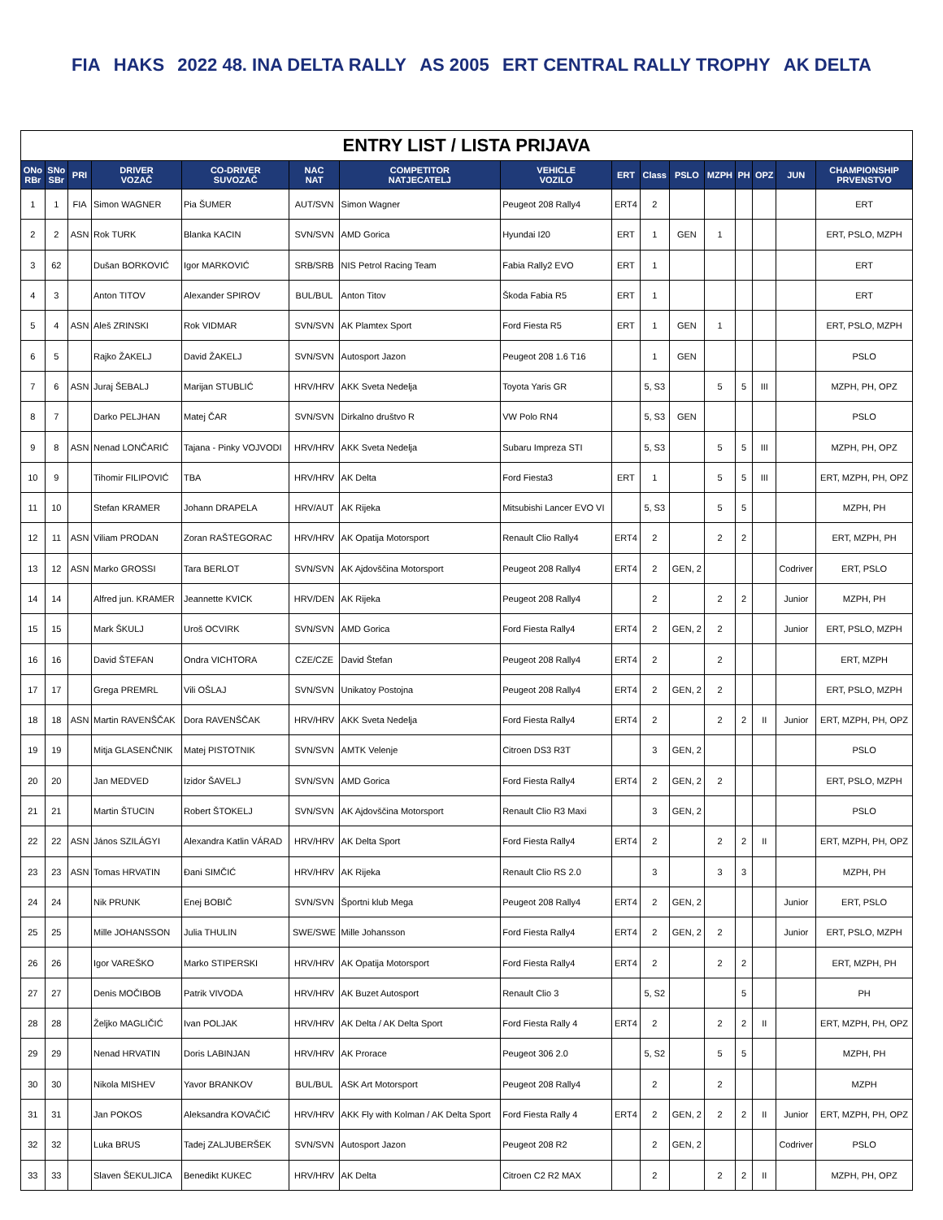FIA HAKS 2022 48. INA DELTA RALLY AS 2005 ERT CENTRAL RALLY TROPHY AK DELTA
| ENTRY LIST / LISTA PRIJAVA | | | | | | | | | | | | | | | |
| --- | --- | --- | --- | --- | --- | --- | --- | --- | --- | --- | --- | --- | --- | --- | --- |
| ONo RBr | SNo SBr | PRI | DRIVER VOZAČ | CO-DRIVER SUVOZAČ | NAC NAT | COMPETITOR NATJECATELJ | VEHICLE VOZILO | ERT | Class | PSLO | MZPH | PH | OPZ | JUN | CHAMPIONSHIP PRVENSTVO |
| 1 | 1 | FIA | Simon WAGNER | Pia ŠUMER | AUT/SVN | Simon Wagner | Peugeot 208 Rally4 | ERT4 | 2 | | | | | | ERT |
| 2 | 2 | ASN | Rok TURK | Blanka KACIN | SVN/SVN | AMD Gorica | Hyundai I20 | ERT | 1 | GEN | 1 | | | | ERT, PSLO, MZPH |
| 3 | 62 | | Dušan BORKOVIĆ | Igor MARKOVIĆ | SRB/SRB | NIS Petrol Racing Team | Fabia Rally2 EVO | ERT | 1 | | | | | | ERT |
| 4 | 3 | | Anton TITOV | Alexander SPIROV | BUL/BUL | Anton Titov | Škoda Fabia R5 | ERT | 1 | | | | | | ERT |
| 5 | 4 | ASN | Aleš ZRINSKI | Rok VIDMAR | SVN/SVN | AK Plamtex Sport | Ford Fiesta R5 | ERT | 1 | GEN | 1 | | | | ERT, PSLO, MZPH |
| 6 | 5 | | Rajko ŽAKELJ | David ŽAKELJ | SVN/SVN | Autosport Jazon | Peugeot 208 1.6 T16 | | 1 | GEN | | | | | PSLO |
| 7 | 6 | ASN | Juraj ŠEBALJ | Marijan STUBLIĆ | HRV/HRV | AKK Sveta Nedelja | Toyota Yaris GR | | 5, S3 | | 5 | 5 | III | | MZPH, PH, OPZ |
| 8 | 7 | | Darko PELJHAN | Matej ČAR | SVN/SVN | Dirkalno društvo R | VW Polo RN4 | | 5, S3 | GEN | | | | | PSLO |
| 9 | 8 | ASN | Nenad LONČARIĆ | Tajana - Pinky VOJVODI | HRV/HRV | AKK Sveta Nedelja | Subaru Impreza STI | | 5, S3 | | 5 | 5 | III | | MZPH, PH, OPZ |
| 10 | 9 | | Tihomir FILIPOVIĆ | TBA | HRV/HRV | AK Delta | Ford Fiesta3 | ERT | 1 | | 5 | 5 | III | | ERT, MZPH, PH, OPZ |
| 11 | 10 | | Stefan KRAMER | Johann DRAPELA | HRV/AUT | AK Rijeka | Mitsubishi Lancer EVO VI | | 5, S3 | | 5 | 5 | | | MZPH, PH |
| 12 | 11 | ASN | Viliam PRODAN | Zoran RAŠTEGORAC | HRV/HRV | AK Opatija Motorsport | Renault Clio Rally4 | ERT4 | 2 | | 2 | 2 | | | ERT, MZPH, PH |
| 13 | 12 | ASN | Marko GROSSI | Tara BERLOT | SVN/SVN | AK Ajdovščina Motorsport | Peugeot 208 Rally4 | ERT4 | 2 | GEN, 2 | | | | Codriver | ERT, PSLO |
| 14 | 14 | | Alfred jun. KRAMER | Jeannette KVICK | HRV/DEN | AK Rijeka | Peugeot 208 Rally4 | | 2 | | 2 | 2 | | Junior | MZPH, PH |
| 15 | 15 | | Mark ŠKULJ | Uroš OCVIRK | SVN/SVN | AMD Gorica | Ford Fiesta Rally4 | ERT4 | 2 | GEN, 2 | 2 | | | Junior | ERT, PSLO, MZPH |
| 16 | 16 | | David ŠTEFAN | Ondra VICHTORA | CZE/CZE | David Štefan | Peugeot 208 Rally4 | ERT4 | 2 | | 2 | | | | ERT, MZPH |
| 17 | 17 | | Grega PREMRL | Vili OŠLAJ | SVN/SVN | Unikatoy Postojna | Peugeot 208 Rally4 | ERT4 | 2 | GEN, 2 | 2 | | | | ERT, PSLO, MZPH |
| 18 | 18 | ASN | Martin RAVENŠČAK | Dora RAVENŠČAK | HRV/HRV | AKK Sveta Nedelja | Ford Fiesta Rally4 | ERT4 | 2 | | 2 | 2 | II | Junior | ERT, MZPH, PH, OPZ |
| 19 | 19 | | Mitja GLASENČNIK | Matej PISTOTNIK | SVN/SVN | AMTK Velenje | Citroen DS3 R3T | | 3 | GEN, 2 | | | | | PSLO |
| 20 | 20 | | Jan MEDVED | Izidor ŠAVELJ | SVN/SVN | AMD Gorica | Ford Fiesta Rally4 | ERT4 | 2 | GEN, 2 | 2 | | | | ERT, PSLO, MZPH |
| 21 | 21 | | Martin ŠTUCIN | Robert ŠTOKELJ | SVN/SVN | AK Ajdovščina Motorsport | Renault Clio R3 Maxi | | 3 | GEN, 2 | | | | | PSLO |
| 22 | 22 | ASN | János SZILÁGYI | Alexandra Katlin VÁRAD | HRV/HRV | AK Delta Sport | Ford Fiesta Rally4 | ERT4 | 2 | | 2 | 2 | II | | ERT, MZPH, PH, OPZ |
| 23 | 23 | ASN | Tomas HRVATIN | Đani SIMČIĆ | HRV/HRV | AK Rijeka | Renault Clio RS 2.0 | | 3 | | 3 | 3 | | | MZPH, PH |
| 24 | 24 | | Nik PRUNK | Enej BOBIČ | SVN/SVN | Športni klub Mega | Peugeot 208 Rally4 | ERT4 | 2 | GEN, 2 | | | | Junior | ERT, PSLO |
| 25 | 25 | | Mille JOHANSSON | Julia THULIN | SWE/SWE | Mille Johansson | Ford Fiesta Rally4 | ERT4 | 2 | GEN, 2 | 2 | | | Junior | ERT, PSLO, MZPH |
| 26 | 26 | | Igor VAREŠKO | Marko STIPERSKI | HRV/HRV | AK Opatija Motorsport | Ford Fiesta Rally4 | ERT4 | 2 | | 2 | 2 | | | ERT, MZPH, PH |
| 27 | 27 | | Denis MOČIBOB | Patrik VIVODA | HRV/HRV | AK Buzet Autosport | Renault Clio 3 | | 5, S2 | | | 5 | | | PH |
| 28 | 28 | | Željko MAGLIČIĆ | Ivan POLJAK | HRV/HRV | AK Delta / AK Delta Sport | Ford Fiesta Rally 4 | ERT4 | 2 | | 2 | 2 | II | | ERT, MZPH, PH, OPZ |
| 29 | 29 | | Nenad HRVATIN | Doris LABINJAN | HRV/HRV | AK Prorace | Peugeot 306 2.0 | | 5, S2 | | 5 | 5 | | | MZPH, PH |
| 30 | 30 | | Nikola MISHEV | Yavor BRANKOV | BUL/BUL | ASK Art Motorsport | Peugeot 208 Rally4 | | 2 | | 2 | | | | MZPH |
| 31 | 31 | | Jan POKOS | Aleksandra KOVAČIĆ | HRV/HRV | AKK Fly with Kolman / AK Delta Sport | Ford Fiesta Rally 4 | ERT4 | 2 | GEN, 2 | 2 | 2 | II | Junior | ERT, MZPH, PH, OPZ |
| 32 | 32 | | Luka BRUS | Tadej ZALJUBERŠEK | SVN/SVN | Autosport Jazon | Peugeot 208 R2 | | 2 | GEN, 2 | | | | Codriver | PSLO |
| 33 | 33 | | Slaven ŠEKULJICA | Benedikt KUKEC | HRV/HRV | AK Delta | Citroen C2 R2 MAX | | 2 | | 2 | 2 | II | | MZPH, PH, OPZ |